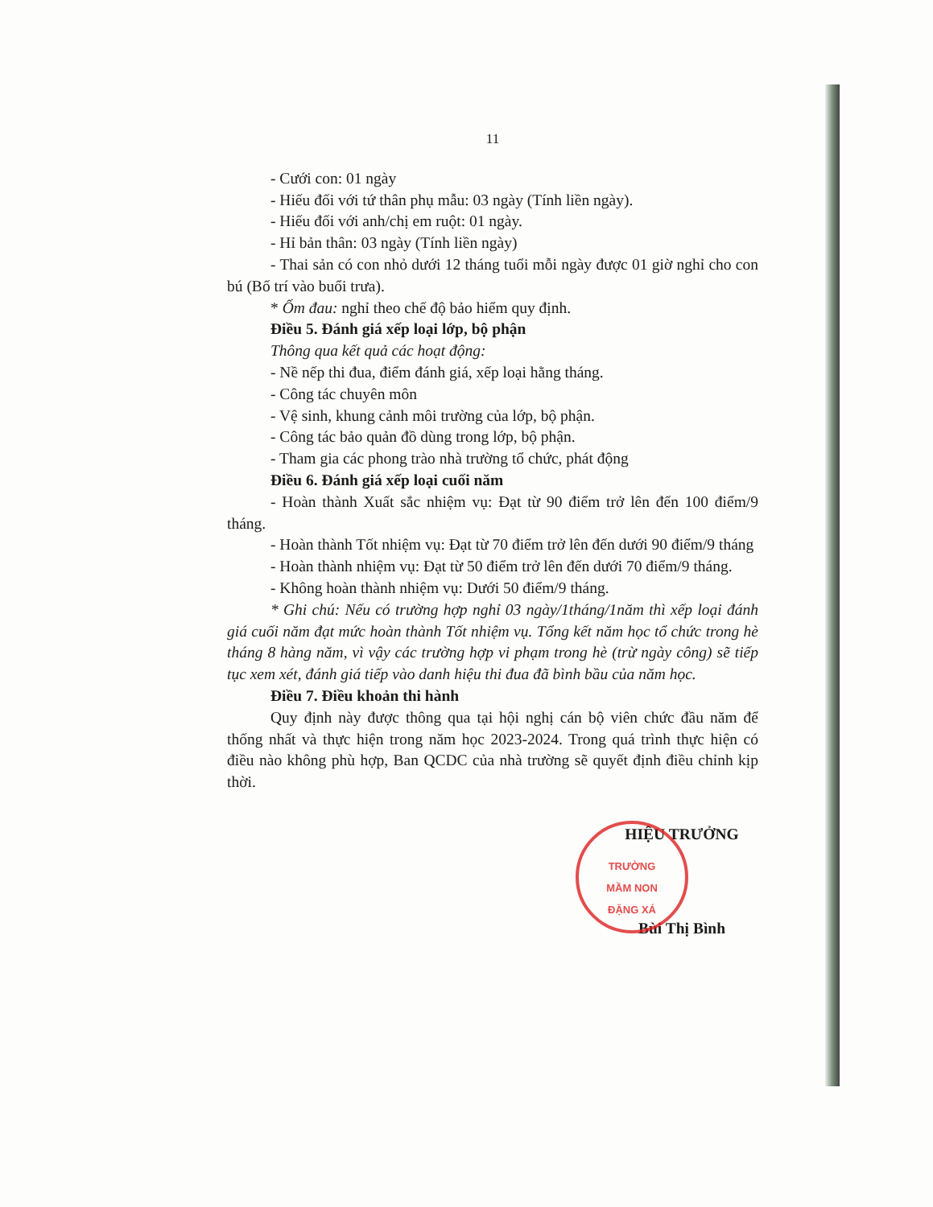11
- Cưới con: 01 ngày
- Hiếu đối với tứ thân phụ mẫu: 03 ngày (Tính liền ngày).
- Hiếu đối với anh/chị em ruột: 01 ngày.
- Hỉ bản thân: 03 ngày (Tính liền ngày)
- Thai sản có con nhỏ dưới 12 tháng tuổi mỗi ngày được 01 giờ nghỉ cho con bú (Bố trí vào buổi trưa).
* Ốm đau: nghỉ theo chế độ bảo hiểm quy định.
Điều 5. Đánh giá xếp loại lớp, bộ phận
Thông qua kết quả các hoạt động:
- Nề nếp thi đua, điểm đánh giá, xếp loại hằng tháng.
- Công tác chuyên môn
- Vệ sinh, khung cảnh môi trường của lớp, bộ phận.
- Công tác bảo quản đồ dùng trong lớp, bộ phận.
- Tham gia các phong trào nhà trường tổ chức, phát động
Điều 6. Đánh giá xếp loại cuối năm
- Hoàn thành Xuất sắc nhiệm vụ: Đạt từ 90 điểm trở lên đến 100 điểm/9 tháng.
- Hoàn thành Tốt nhiệm vụ: Đạt từ 70 điểm trở lên đến dưới 90 điểm/9 tháng
- Hoàn thành nhiệm vụ: Đạt từ 50 điểm trở lên đến dưới 70 điểm/9 tháng.
- Không hoàn thành nhiệm vụ: Dưới 50 điểm/9 tháng.
* Ghi chú: Nếu có trường hợp nghỉ 03 ngày/1tháng/1năm thì xếp loại đánh giá cuối năm đạt mức hoàn thành Tốt nhiệm vụ. Tổng kết năm học tổ chức trong hè tháng 8 hàng năm, vì vậy các trường hợp vi phạm trong hè (trừ ngày công) sẽ tiếp tục xem xét, đánh giá tiếp vào danh hiệu thi đua đã bình bầu của năm học.
Điều 7. Điều khoản thi hành
Quy định này được thông qua tại hội nghị cán bộ viên chức đầu năm để thống nhất và thực hiện trong năm học 2023-2024. Trong quá trình thực hiện có điều nào không phù hợp, Ban QCDC của nhà trường sẽ quyết định điều chỉnh kịp thời.
HIỆU TRƯỞNG
Bùi Thị Bình
TRƯỜNG
MẦM NON
ĐẶNG XÁ